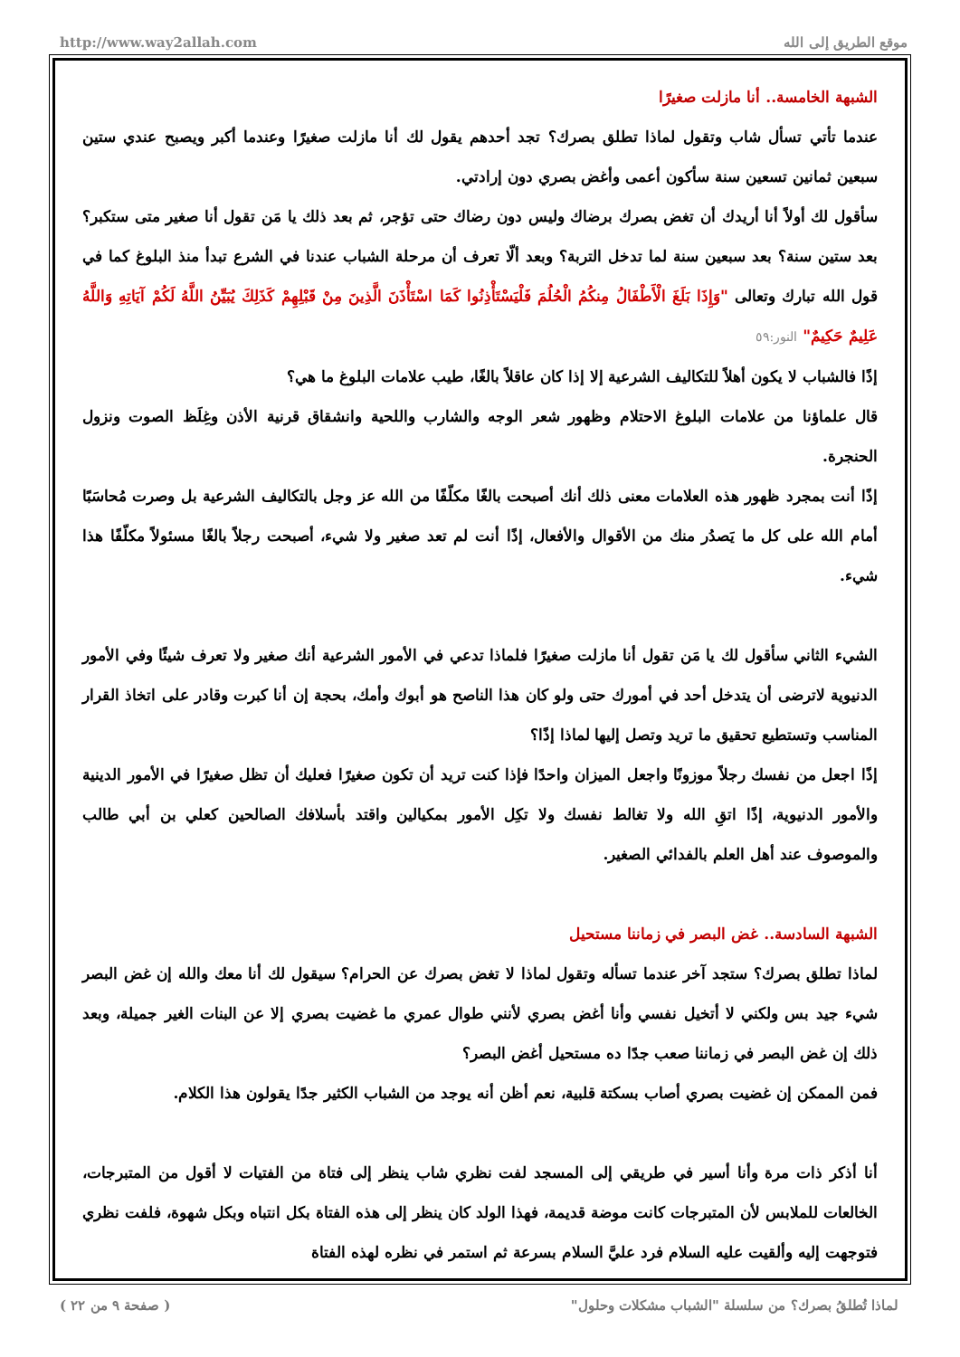http://www.way2allah.com موقع الطريق إلى الله
الشبهة الخامسة.. أنا مازلت صغيرًا
عندما تأتي تسأل شاب وتقول لماذا تطلق بصرك؟ تجد أحدهم يقول لك أنا مازلت صغيرًا وعندما أكبر ويصبح عندي ستين سبعين ثمانين تسعين سنة سأكون أعمى وأغض بصري دون إرادتي.
سأقول لك أولاً أنا أريدك أن تغض بصرك برضاك وليس دون رضاك حتى تؤجر، ثم بعد ذلك يا مَن تقول أنا صغير متى ستكبر؟ بعد ستين سنة؟ بعد سبعين سنة لما تدخل التربة؟ وبعد ألّا تعرف أن مرحلة الشباب عندنا في الشرع تبدأ منذ البلوغ كما في قول الله تبارك وتعالى "وَإِذَا بَلَغَ الْأَطْفَالُ مِنكُمُ الْحُلُمَ فَلْيَسْتَأْذِنُوا كَمَا اسْتَأْذَنَ الَّذِينَ مِنْ قَبْلِهِمْ كَذَلِكَ يُبَيِّنُ اللَّهُ لَكُمْ آيَاتِهِ وَاللَّهُ عَلِيمٌ حَكِيمٌ" النور:٥٩
إذًا فالشباب لا يكون أهلاً للتكاليف الشرعية إلا إذا كان عاقلاً بالغًا، طيب علامات البلوغ ما هي؟
قال علماؤنا من علامات البلوغ الاحتلام وظهور شعر الوجه والشارب واللحية وانشقاق قرنية الأذن وغِلَظ الصوت ونزول الحنجرة.
إذًا أنت بمجرد ظهور هذه العلامات معنى ذلك أنك أصبحت بالغًا مكلّفًا من الله عز وجل بالتكاليف الشرعية بل وصرت مُحاسَبًا أمام الله على كل ما يَصدُر منك من الأقوال والأفعال، إذًا أنت لم تعد صغير ولا شيء، أصبحت رجلاً بالغًا مسئولاً مكلّفًا هذا شيء.
الشيء الثاني سأقول لك يا مَن تقول أنا مازلت صغيرًا فلماذا تدعي في الأمور الشرعية أنك صغير ولا تعرف شيئًا وفي الأمور الدنيوية لاترضى أن يتدخل أحد في أمورك حتى ولو كان هذا الناصح هو أبوك وأمك، بحجة إن أنا كبرت وقادر على اتخاذ القرار المناسب وتستطيع تحقيق ما تريد وتصل إليها لماذا إذًا؟
إذًا اجعل من نفسك رجلاً موزونًا واجعل الميزان واحدًا فإذا كنت تريد أن تكون صغيرًا فعليك أن تظل صغيرًا في الأمور الدينية والأمور الدنيوية، إذًا اتقِ الله ولا تغالط نفسك ولا تكِل الأمور بمكيالين واقتد بأسلافك الصالحين كعلي بن أبي طالب والموصوف عند أهل العلم بالفدائي الصغير.
الشبهة السادسة.. غض البصر في زماننا مستحيل
لماذا تطلق بصرك؟ ستجد آخر عندما تسأله وتقول لماذا لا تغض بصرك عن الحرام؟ سيقول لك أنا معك والله إن غض البصر شيء جيد بس ولكني لا أتخيل نفسي وأنا أغض بصري لأنني طوال عمري ما غضيت بصري إلا عن البنات الغير جميلة، وبعد ذلك إن غض البصر في زماننا صعب جدًا ده مستحيل أغض البصر؟
فمن الممكن إن غضيت بصري أصاب بسكتة قلبية، نعم أظن أنه يوجد من الشباب الكثير جدًا يقولون هذا الكلام.
أنا أذكر ذات مرة وأنا أسير في طريقي إلى المسجد لفت نظري شاب ينظر إلى فتاة من الفتيات لا أقول من المتبرجات، الخالعات للملابس لأن المتبرجات كانت موضة قديمة، فهذا الولد كان ينظر إلى هذه الفتاة بكل انتباه وبكل شهوة، فلفت نظري فتوجهت إليه وألقيت عليه السلام فرد عليَّ السلام بسرعة ثم استمر في نظره لهذه الفتاة
لماذا تُطلقُ بصرك؟ من سلسلة "الشباب مشكلات وحلول" ( صفحة ٩ من ٢٢ )